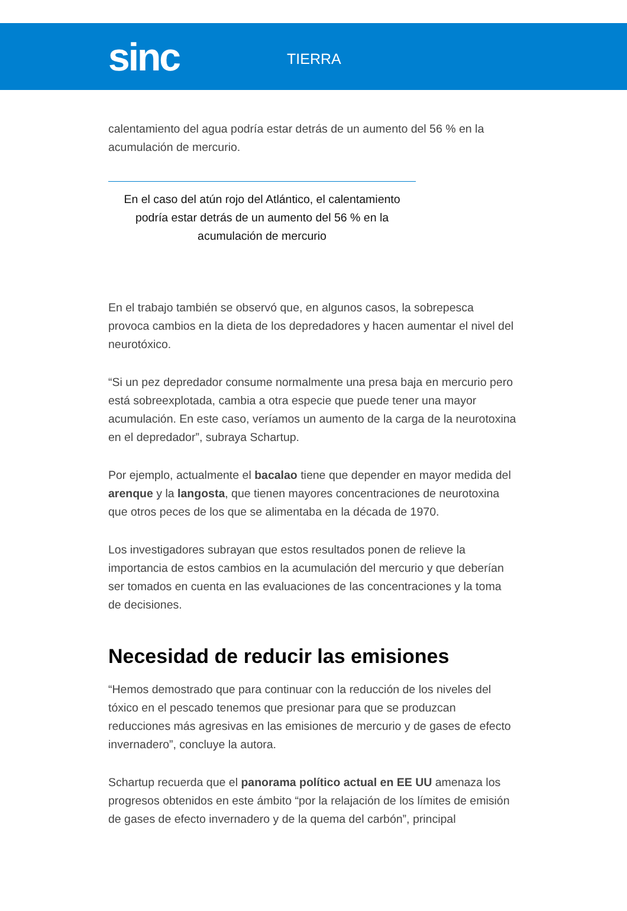sinc
TIERRA
calentamiento del agua podría estar detrás de un aumento del 56 % en la acumulación de mercurio.
En el caso del atún rojo del Atlántico, el calentamiento podría estar detrás de un aumento del 56 % en la acumulación de mercurio
En el trabajo también se observó que, en algunos casos, la sobrepesca provoca cambios en la dieta de los depredadores y hacen aumentar el nivel del neurotóxico.
“Si un pez depredador consume normalmente una presa baja en mercurio pero está sobreexplotada, cambia a otra especie que puede tener una mayor acumulación. En este caso, veríamos un aumento de la carga de la neurotoxina en el depredador”, subraya Schartup.
Por ejemplo, actualmente el bacalao tiene que depender en mayor medida del arenque y la langosta, que tienen mayores concentraciones de neurotoxina que otros peces de los que se alimentaba en la década de 1970.
Los investigadores subrayan que estos resultados ponen de relieve la importancia de estos cambios en la acumulación del mercurio y que deberían ser tomados en cuenta en las evaluaciones de las concentraciones y la toma de decisiones.
Necesidad de reducir las emisiones
“Hemos demostrado que para continuar con la reducción de los niveles del tóxico en el pescado tenemos que presionar para que se produzcan reducciones más agresivas en las emisiones de mercurio y de gases de efecto invernadero”, concluye la autora.
Schartup recuerda que el panorama político actual en EE UU amenaza los progresos obtenidos en este ámbito “por la relajación de los límites de emisión de gases de efecto invernadero y de la quema del carbón”, principal